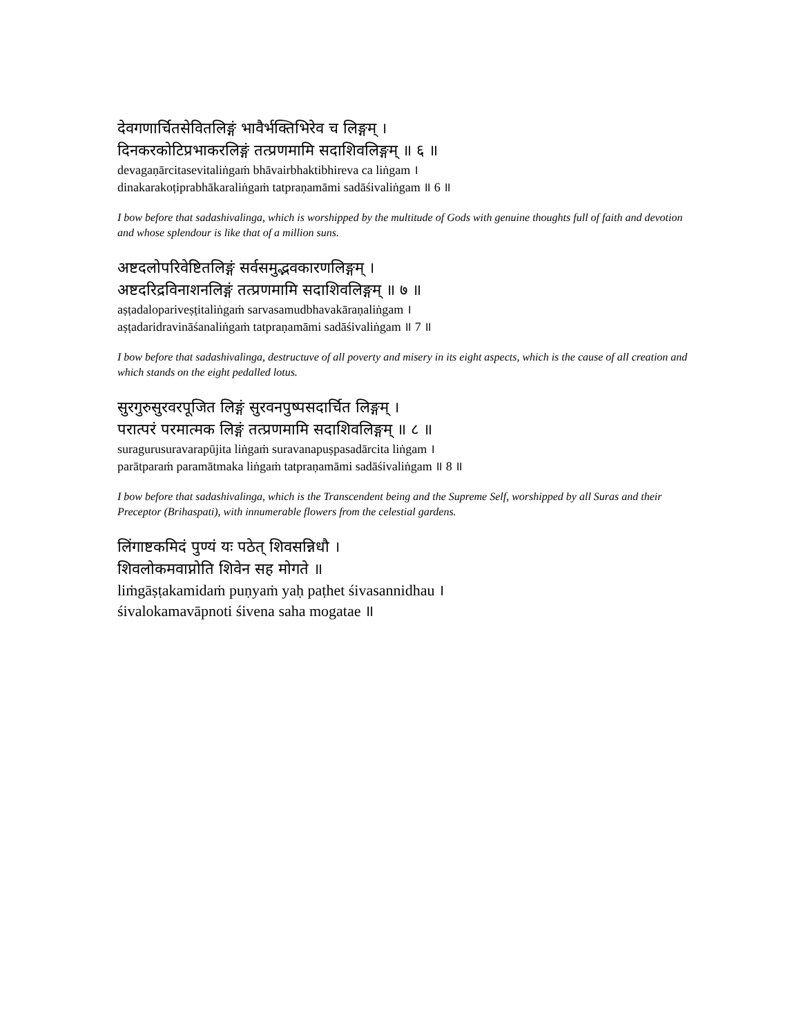देवगणार्चितसेवितलिङ्गं भावैर्भक्तिभिरेव च लिङ्गम् ।
दिनकरकोटिप्रभाकरलिङ्गं तत्प्रणमामि सदाशिवलिङ्गम् ॥ ६ ॥
devagaṇārcitasevitaliṅgaṁ bhāvairbhaktibhireva ca liṅgam ।
dinakarakoṭiprabhākaraliṅgaṁ tatpraṇamāmi sadāśivaliṅgam ॥ 6 ॥
I bow before that sadashivalinga, which is worshipped by the multitude of Gods with genuine thoughts full of faith and devotion and whose splendour is like that of a million suns.
अष्टदलोपरिवेष्टितलिङ्गं सर्वसमुद्भवकारणलिङ्गम् ।
अष्टदरिद्रविनाशनलिङ्गं तत्प्रणमामि सदाशिवलिङ्गम् ॥ ७ ॥
aṣṭadalopariveṣṭitaliṅgaṁ sarvasamudbhavakāraṇaliṅgam ।
aṣṭadaridravināśanaliṅgaṁ tatpraṇamāmi sadāśivaliṅgam ॥ 7 ॥
I bow before that sadashivalinga, destructuve of all poverty and misery in its eight aspects, which is the cause of all creation and which stands on the eight pedalled lotus.
सुरगुरुसुरवरपूजित लिङ्गं सुरवनपुष्पसदार्चित लिङ्गम् ।
परात्परं परमात्मक लिङ्गं तत्प्रणमामि सदाशिवलिङ्गम् ॥ ८ ॥
suragurusuravarapūjita liṅgaṁ suravanapuṣpasadārcita liṅgam ।
parātparaṁ paramātmaka liṅgaṁ tatpraṇamāmi sadāśivaliṅgam ॥ 8 ॥
I bow before that sadashivalinga, which is the Transcendent being and the Supreme Self, worshipped by all Suras and their Preceptor (Brihaspati), with innumerable flowers from the celestial gardens.
लिंगाष्टकमिदं पुण्यं यः पठेत् शिवसन्निधौ ।
शिवलोकमवाप्नोति शिवेन सह मोगते ॥
liṁgāṣṭakamidaṁ puṇyaṁ yaḥ paṭhet śivasannidhau ।
śivalokamavāpnoti śivena saha mogatae ॥